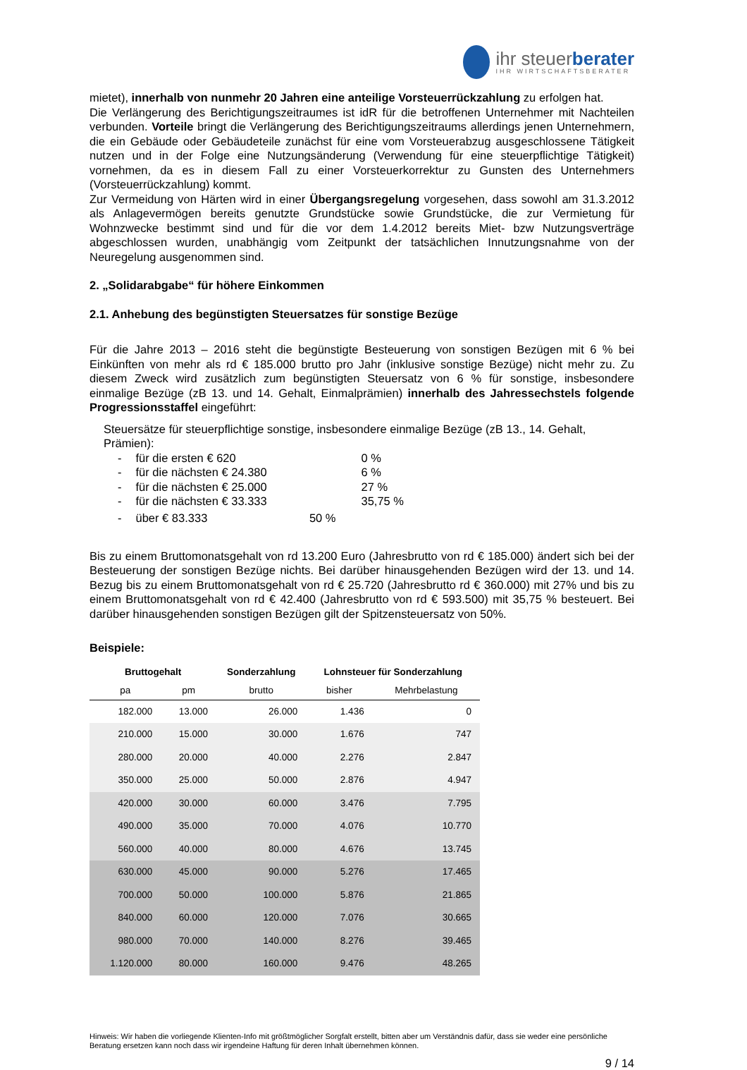ihr steuerberater
IHR WIRTSCHAFTSBERATER
mietet), innerhalb von nunmehr 20 Jahren eine anteilige Vorsteuerrückzahlung zu erfolgen hat.
Die Verlängerung des Berichtigungszeitraumes ist idR für die betroffenen Unternehmer mit Nachteilen verbunden. Vorteile bringt die Verlängerung des Berichtigungszeitraums allerdings jenen Unternehmern, die ein Gebäude oder Gebäudeteile zunächst für eine vom Vorsteuerabzug ausgeschlossene Tätigkeit nutzen und in der Folge eine Nutzungsänderung (Verwendung für eine steuerpflichtige Tätigkeit) vornehmen, da es in diesem Fall zu einer Vorsteuerkorrektur zu Gunsten des Unternehmers (Vorsteuerrückzahlung) kommt.
Zur Vermeidung von Härten wird in einer Übergangsregelung vorgesehen, dass sowohl am 31.3.2012 als Anlagevermögen bereits genutzte Grundstücke sowie Grundstücke, die zur Vermietung für Wohnzwecke bestimmt sind und für die vor dem 1.4.2012 bereits Miet- bzw Nutzungsverträge abgeschlossen wurden, unabhängig vom Zeitpunkt der tatsächlichen Innutzungsnahme von der Neuregelung ausgenommen sind.
2. „Solidarabgabe“ für höhere Einkommen
2.1. Anhebung des begünstigten Steuersatzes für sonstige Bezüge
Für die Jahre 2013 – 2016 steht die begünstigte Besteuerung von sonstigen Bezügen mit 6 % bei Einkünften von mehr als rd € 185.000 brutto pro Jahr (inklusive sonstige Bezüge) nicht mehr zu. Zu diesem Zweck wird zusätzlich zum begünstigten Steuersatz von 6 % für sonstige, insbesondere einmalige Bezüge (zB 13. und 14. Gehalt, Einmalprämien) innerhalb des Jahressechstels folgende Progressionsstaffel eingeführt:
Steuersätze für steuerpflichtige sonstige, insbesondere einmalige Bezüge (zB 13., 14. Gehalt, Prämien):
| - | für die ersten € 620 | 0 % |
| - | für die nächsten € 24.380 | 6 % |
| - | für die nächsten € 25.000 | 27 % |
| - | für die nächsten € 33.333 | 35,75 % |
| - | über € 83.333 50 % | |
Bis zu einem Bruttomonatsgehalt von rd 13.200 Euro (Jahresbrutto von rd € 185.000) ändert sich bei der Besteuerung der sonstigen Bezüge nichts. Bei darüber hinausgehenden Bezügen wird der 13. und 14. Bezug bis zu einem Bruttomonatsgehalt von rd € 25.720 (Jahresbrutto rd € 360.000) mit 27% und bis zu einem Bruttomonatsgehalt von rd € 42.400 (Jahresbrutto von rd € 593.500) mit 35,75 % besteuert. Bei darüber hinausgehenden sonstigen Bezügen gilt der Spitzensteuersatz von 50%.
Beispiele:
| Bruttogehalt | | Sonderzahlung | Lohnsteuer für Sonderzahlung | |
| --- | --- | --- | --- | --- |
| pa | pm | brutto | bisher | Mehrbelastung |
| 182.000 | 13.000 | 26.000 | 1.436 | 0 |
| 210.000 | 15.000 | 30.000 | 1.676 | 747 |
| 280.000 | 20.000 | 40.000 | 2.276 | 2.847 |
| 350.000 | 25.000 | 50.000 | 2.876 | 4.947 |
| 420.000 | 30.000 | 60.000 | 3.476 | 7.795 |
| 490.000 | 35.000 | 70.000 | 4.076 | 10.770 |
| 560.000 | 40.000 | 80.000 | 4.676 | 13.745 |
| 630.000 | 45.000 | 90.000 | 5.276 | 17.465 |
| 700.000 | 50.000 | 100.000 | 5.876 | 21.865 |
| 840.000 | 60.000 | 120.000 | 7.076 | 30.665 |
| 980.000 | 70.000 | 140.000 | 8.276 | 39.465 |
| 1.120.000 | 80.000 | 160.000 | 9.476 | 48.265 |
Hinweis: Wir haben die vorliegende Klienten-Info mit größtmöglicher Sorgfalt erstellt, bitten aber um Verständnis dafür, dass sie weder eine persönliche Beratung ersetzen kann noch dass wir irgendeine Haftung für deren Inhalt übernehmen können.
9 / 14